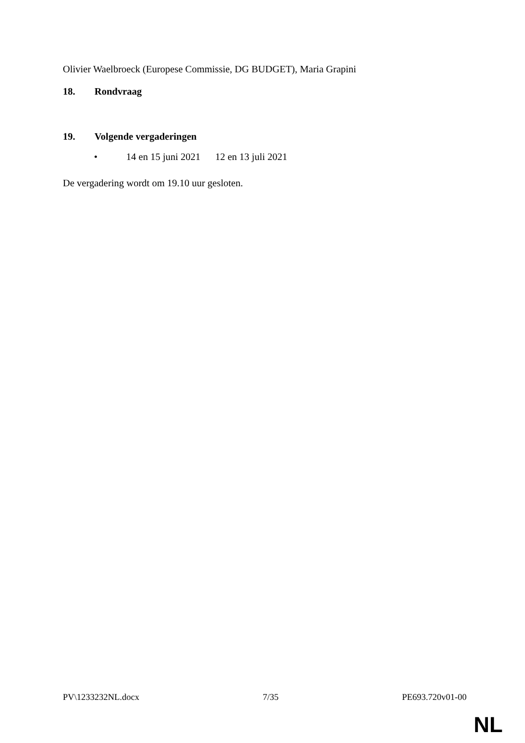Olivier Waelbroeck (Europese Commissie, DG BUDGET), Maria Grapini
18. Rondvraag
19. Volgende vergaderingen
• 14 en 15 juni 2021 12 en 13 juli 2021
De vergadering wordt om 19.10 uur gesloten.
PV\1233232NL.docx 7/35 PE693.720v01-00
NL